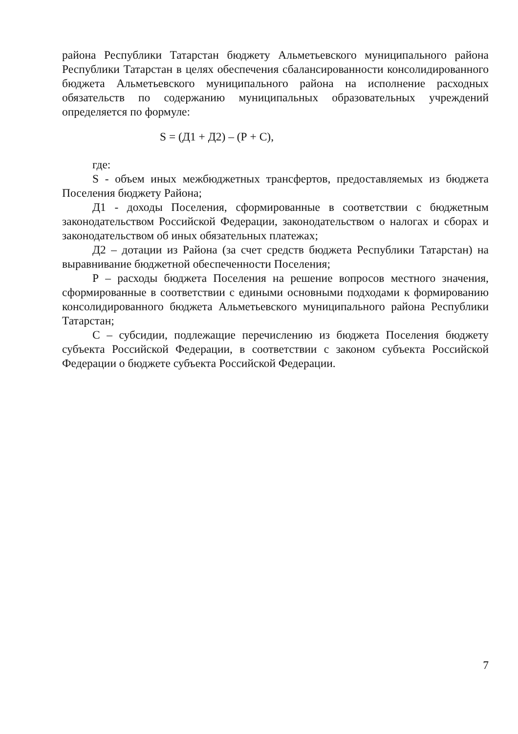района Республики Татарстан бюджету Альметьевского муниципального района Республики Татарстан в целях обеспечения сбалансированности консолидированного бюджета Альметьевского муниципального района на исполнение расходных обязательств по содержанию муниципальных образовательных учреждений определяется по формуле:
S = (Д1 + Д2) – (Р + С),
где:
S - объем иных межбюджетных трансфертов, предоставляемых из бюджета Поселения бюджету Района;
Д1 - доходы Поселения, сформированные в соответствии с бюджетным законодательством Российской Федерации, законодательством о налогах и сборах и законодательством об иных обязательных платежах;
Д2 – дотации из Района (за счет средств бюджета Республики Татарстан) на выравнивание бюджетной обеспеченности Поселения;
Р – расходы бюджета Поселения на решение вопросов местного значения, сформированные в соответствии с едиными основными подходами к формированию консолидированного бюджета Альметьевского муниципального района Республики Татарстан;
С – субсидии, подлежащие перечислению из бюджета Поселения бюджету субъекта Российской Федерации, в соответствии с законом субъекта Российской Федерации о бюджете субъекта Российской Федерации.
7